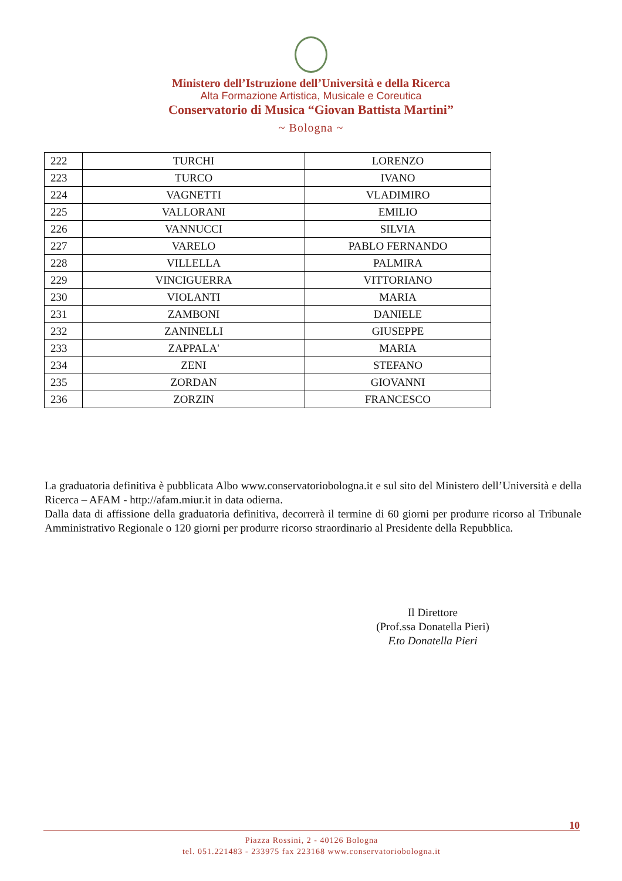Ministero dell’Istruzione dell’Università e della Ricerca
Alta Formazione Artistica, Musicale e Coreutica
Conservatorio di Musica “Giovan Battista Martini”
~ Bologna ~
| 222 | TURCHI | LORENZO |
| 223 | TURCO | IVANO |
| 224 | VAGNETTI | VLADIMIRO |
| 225 | VALLORANI | EMILIO |
| 226 | VANNUCCI | SILVIA |
| 227 | VARELO | PABLO FERNANDO |
| 228 | VILLELLA | PALMIRA |
| 229 | VINCIGUERRA | VITTORIANO |
| 230 | VIOLANTI | MARIA |
| 231 | ZAMBONI | DANIELE |
| 232 | ZANINELLI | GIUSEPPE |
| 233 | ZAPPALA' | MARIA |
| 234 | ZENI | STEFANO |
| 235 | ZORDAN | GIOVANNI |
| 236 | ZORZIN | FRANCESCO |
La graduatoria definitiva è pubblicata Albo www.conservatoriobologna.it e sul sito del Ministero dell’Università e della Ricerca – AFAM - http://afam.miur.it in data odierna.
Dalla data di affissione della graduatoria definitiva, decorrerà il termine di 60 giorni per produrre ricorso al Tribunale Amministrativo Regionale o 120 giorni per produrre ricorso straordinario al Presidente della Repubblica.
Il Direttore
(Prof.ssa Donatella Pieri)
F.to Donatella Pieri
10
Piazza Rossini, 2 - 40126 Bologna
tel. 051.221483 - 233975 fax 223168 www.conservatoriobologna.it